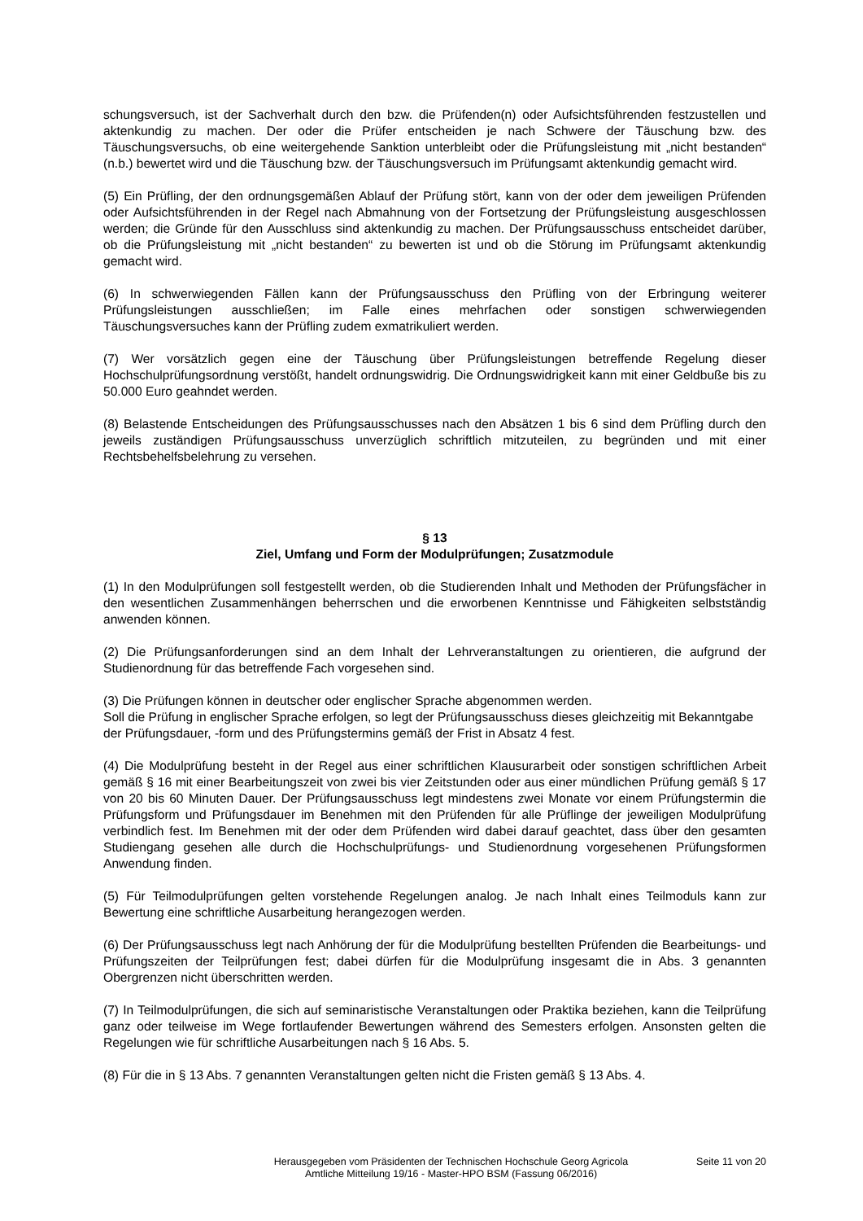schungsversuch, ist der Sachverhalt durch den bzw. die Prüfenden(n) oder Aufsichtsführenden festzustellen und aktenkundig zu machen. Der oder die Prüfer entscheiden je nach Schwere der Täuschung bzw. des Täuschungsversuchs, ob eine weitergehende Sanktion unterbleibt oder die Prüfungsleistung mit „nicht bestanden“ (n.b.) bewertet wird und die Täuschung bzw. der Täuschungsversuch im Prüfungsamt aktenkundig gemacht wird.
(5) Ein Prüfling, der den ordnungsgemäßen Ablauf der Prüfung stört, kann von der oder dem jeweiligen Prüfenden oder Aufsichtsführenden in der Regel nach Abmahnung von der Fortsetzung der Prüfungsleistung ausgeschlossen werden; die Gründe für den Ausschluss sind aktenkundig zu machen. Der Prüfungsausschuss entscheidet darüber, ob die Prüfungsleistung mit „nicht bestanden“ zu bewerten ist und ob die Störung im Prüfungsamt aktenkundig gemacht wird.
(6) In schwerwiegenden Fällen kann der Prüfungsausschuss den Prüfling von der Erbringung weiterer Prüfungsleistungen ausschließen; im Falle eines mehrfachen oder sonstigen schwerwiegenden Täuschungsversuches kann der Prüfling zudem exmatrikuliert werden.
(7) Wer vorsätzlich gegen eine der Täuschung über Prüfungsleistungen betreffende Regelung dieser Hochschulprüfungsordnung verstößt, handelt ordnungswidrig. Die Ordnungswidrigkeit kann mit einer Geldbuße bis zu 50.000 Euro geahndet werden.
(8) Belastende Entscheidungen des Prüfungsausschusses nach den Absätzen 1 bis 6 sind dem Prüfling durch den jeweils zuständigen Prüfungsausschuss unverzüglich schriftlich mitzuteilen, zu begründen und mit einer Rechtsbehelfsbelehrung zu versehen.
§ 13
Ziel, Umfang und Form der Modulprüfungen; Zusatzmodule
(1) In den Modulprüfungen soll festgestellt werden, ob die Studierenden Inhalt und Methoden der Prüfungsfächer in den wesentlichen Zusammenhängen beherrschen und die erworbenen Kenntnisse und Fähigkeiten selbstständig anwenden können.
(2) Die Prüfungsanforderungen sind an dem Inhalt der Lehrveranstaltungen zu orientieren, die aufgrund der Studienordnung für das betreffende Fach vorgesehen sind.
(3) Die Prüfungen können in deutscher oder englischer Sprache abgenommen werden.
Soll die Prüfung in englischer Sprache erfolgen, so legt der Prüfungsausschuss dieses gleichzeitig mit Bekanntgabe der Prüfungsdauer, -form und des Prüfungstermins gemäß der Frist in Absatz 4 fest.
(4) Die Modulprüfung besteht in der Regel aus einer schriftlichen Klausurarbeit oder sonstigen schriftlichen Arbeit gemäß § 16 mit einer Bearbeitungszeit von zwei bis vier Zeitstunden oder aus einer mündlichen Prüfung gemäß § 17 von 20 bis 60 Minuten Dauer. Der Prüfungsausschuss legt mindestens zwei Monate vor einem Prüfungstermin die Prüfungsform und Prüfungsdauer im Benehmen mit den Prüfenden für alle Prüflinge der jeweiligen Modulprüfung verbindlich fest. Im Benehmen mit der oder dem Prüfenden wird dabei darauf geachtet, dass über den gesamten Studiengang gesehen alle durch die Hochschulprüfungs- und Studienordnung vorgesehenen Prüfungsformen Anwendung finden.
(5) Für Teilmodulprüfungen gelten vorstehende Regelungen analog. Je nach Inhalt eines Teilmoduls kann zur Bewertung eine schriftliche Ausarbeitung herangezogen werden.
(6) Der Prüfungsausschuss legt nach Anhörung der für die Modulprüfung bestellten Prüfenden die Bearbeitungs- und Prüfungszeiten der Teilprüfungen fest; dabei dürfen für die Modulprüfung insgesamt die in Abs. 3 genannten Obergrenzen nicht überschritten werden.
(7) In Teilmodulprüfungen, die sich auf seminaristische Veranstaltungen oder Praktika beziehen, kann die Teilprüfung ganz oder teilweise im Wege fortlaufender Bewertungen während des Semesters erfolgen. Ansonsten gelten die Regelungen wie für schriftliche Ausarbeitungen nach § 16 Abs. 5.
(8) Für die in § 13 Abs. 7 genannten Veranstaltungen gelten nicht die Fristen gemäß § 13 Abs. 4.
Herausgegeben vom Präsidenten der Technischen Hochschule Georg Agricola
Amtliche Mitteilung 19/16 - Master-HPO BSM (Fassung 06/2016)
Seite 11 von 20